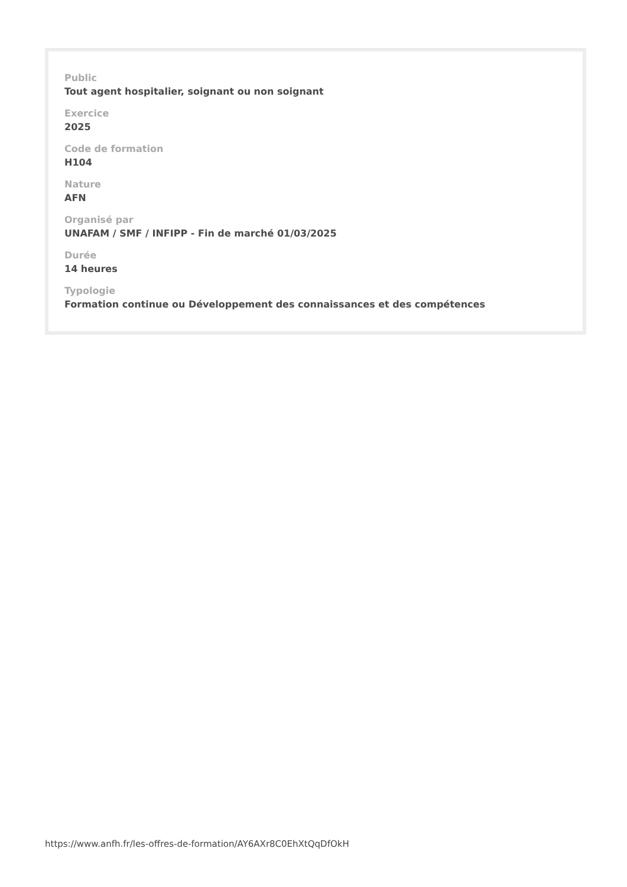Public
Tout agent hospitalier, soignant ou non soignant
Exercice
2025
Code de formation
H104
Nature
AFN
Organisé par
UNAFAM / SMF / INFIPP - Fin de marché 01/03/2025
Durée
14 heures
Typologie
Formation continue ou Développement des connaissances et des compétences
https://www.anfh.fr/les-offres-de-formation/AY6AXr8C0EhXtQqDfOkH